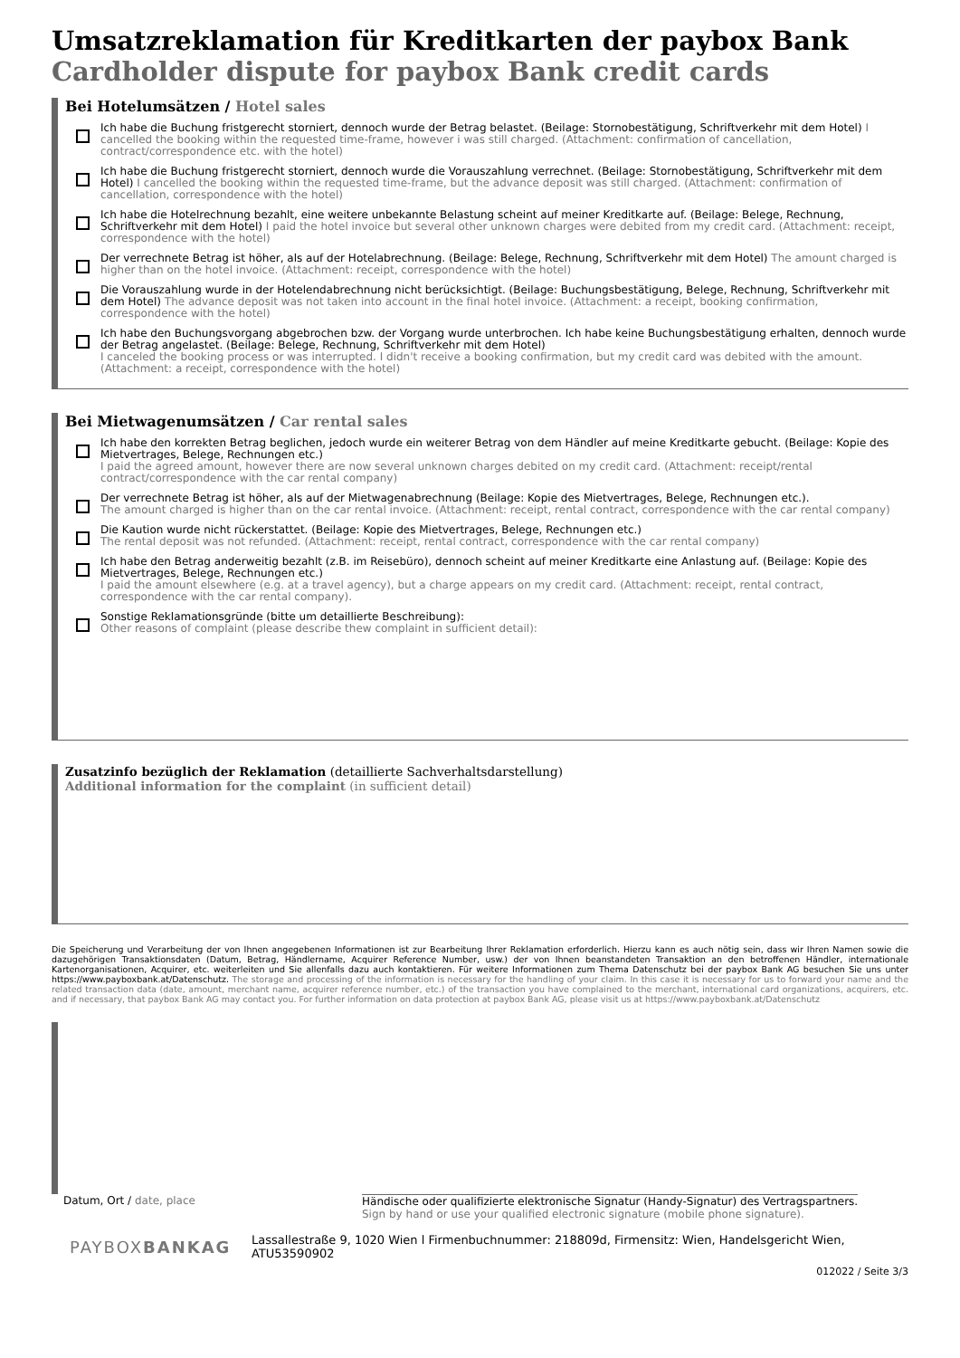Umsatzreklamation für Kreditkarten der paybox Bank
Cardholder dispute for paybox Bank credit cards
Bei Hotelumsätzen / Hotel sales
Ich habe die Buchung fristgerecht storniert, dennoch wurde der Betrag belastet. (Beilage: Stornobestätigung, Schriftverkehr mit dem Hotel) I cancelled the booking within the requested time-frame, however i was still charged. (Attachment: confirmation of cancellation, contract/correspondence etc. with the hotel)
Ich habe die Buchung fristgerecht storniert, dennoch wurde die Vorauszahlung verrechnet. (Beilage: Stornobestätigung, Schriftverkehr mit dem Hotel) I cancelled the booking within the requested time-frame, but the advance deposit was still charged. (Attachment: confirmation of cancellation, correspondence with the hotel)
Ich habe die Hotelrechnung bezahlt, eine weitere unbekannte Belastung scheint auf meiner Kreditkarte auf. (Beilage: Belege, Rechnung, Schriftverkehr mit dem Hotel) I paid the hotel invoice but several other unknown charges were debited from my credit card. (Attachment: receipt, correspondence with the hotel)
Der verrechnete Betrag ist höher, als auf der Hotelabrechnung. (Beilage: Belege, Rechnung, Schriftverkehr mit dem Hotel) The amount charged is higher than on the hotel invoice. (Attachment: receipt, correspondence with the hotel)
Die Vorauszahlung wurde in der Hotelendabrechnung nicht berücksichtigt. (Beilage: Buchungsbestätigung, Belege, Rechnung, Schriftverkehr mit dem Hotel) The advance deposit was not taken into account in the final hotel invoice. (Attachment: a receipt, booking confirmation, correspondence with the hotel)
Ich habe den Buchungsvorgang abgebrochen bzw. der Vorgang wurde unterbrochen. Ich habe keine Buchungsbestätigung erhalten, dennoch wurde der Betrag angelastet. (Beilage: Belege, Rechnung, Schriftverkehr mit dem Hotel)
I canceled the booking process or was interrupted. I didn't receive a booking confirmation, but my credit card was debited with the amount. (Attachment: a receipt, correspondence with the hotel)
Bei Mietwagenumsätzen / Car rental sales
Ich habe den korrekten Betrag beglichen, jedoch wurde ein weiterer Betrag von dem Händler auf meine Kreditkarte gebucht. (Beilage: Kopie des Mietvertrages, Belege, Rechnungen etc.)
I paid the agreed amount, however there are now several unknown charges debited on my credit card. (Attachment: receipt/rental contract/correspondence with the car rental company)
Der verrechnete Betrag ist höher, als auf der Mietwagenabrechnung (Beilage: Kopie des Mietvertrages, Belege, Rechnungen etc.).
The amount charged is higher than on the car rental invoice. (Attachment: receipt, rental contract, correspondence with the car rental company)
Die Kaution wurde nicht rückerstattet. (Beilage: Kopie des Mietvertrages, Belege, Rechnungen etc.)
The rental deposit was not refunded. (Attachment: receipt, rental contract, correspondence with the car rental company)
Ich habe den Betrag anderweitig bezahlt (z.B. im Reisebüro), dennoch scheint auf meiner Kreditkarte eine Anlastung auf. (Beilage: Kopie des Mietvertrages, Belege, Rechnungen etc.)
I paid the amount elsewhere (e.g. at a travel agency), but a charge appears on my credit card. (Attachment: receipt, rental contract, correspondence with the car rental company).
Sonstige Reklamationsgründe (bitte um detaillierte Beschreibung):
Other reasons of complaint (please describe thew complaint in sufficient detail):
Zusatzinfo bezüglich der Reklamation (detaillierte Sachverhaltsdarstellung)
Additional information for the complaint (in sufficient detail)
Die Speicherung und Verarbeitung der von Ihnen angegebenen Informationen ist zur Bearbeitung Ihrer Reklamation erforderlich. Hierzu kann es auch nötig sein, dass wir Ihren Namen sowie die dazugehörigen Transaktionsdaten (Datum, Betrag, Händlername, Acquirer Reference Number, usw.) der von Ihnen beanstandeten Transaktion an den betroffenen Händler, internationale Kartenorganisationen, Acquirer, etc. weiterleiten und Sie allenfalls dazu auch kontaktieren. Für weitere Informationen zum Thema Datenschutz bei der paybox Bank AG besuchen Sie uns unter https://www.payboxbank.at/Datenschutz. The storage and processing of the information is necessary for the handling of your claim. In this case it is necessary for us to forward your name and the related transaction data (date, amount, merchant name, acquirer reference number, etc.) of the transaction you have complained to the merchant, international card organizations, acquirers, etc. and if necessary, that paybox Bank AG may contact you. For further information on data protection at paybox Bank AG, please visit us at https://www.payboxbank.at/Datenschutz
Datum, Ort / date, place Händische oder qualifizierte elektronische Signatur (Handy-Signatur) des Vertragspartners.
Sign by hand or use your qualified electronic signature (mobile phone signature).
PAYBOXBANKAG
Lassallestraße 9, 1020 Wien l Firmenbuchnummer: 218809d, Firmensitz: Wien, Handelsgericht Wien, ATU53590902
012022 / Seite 3/3